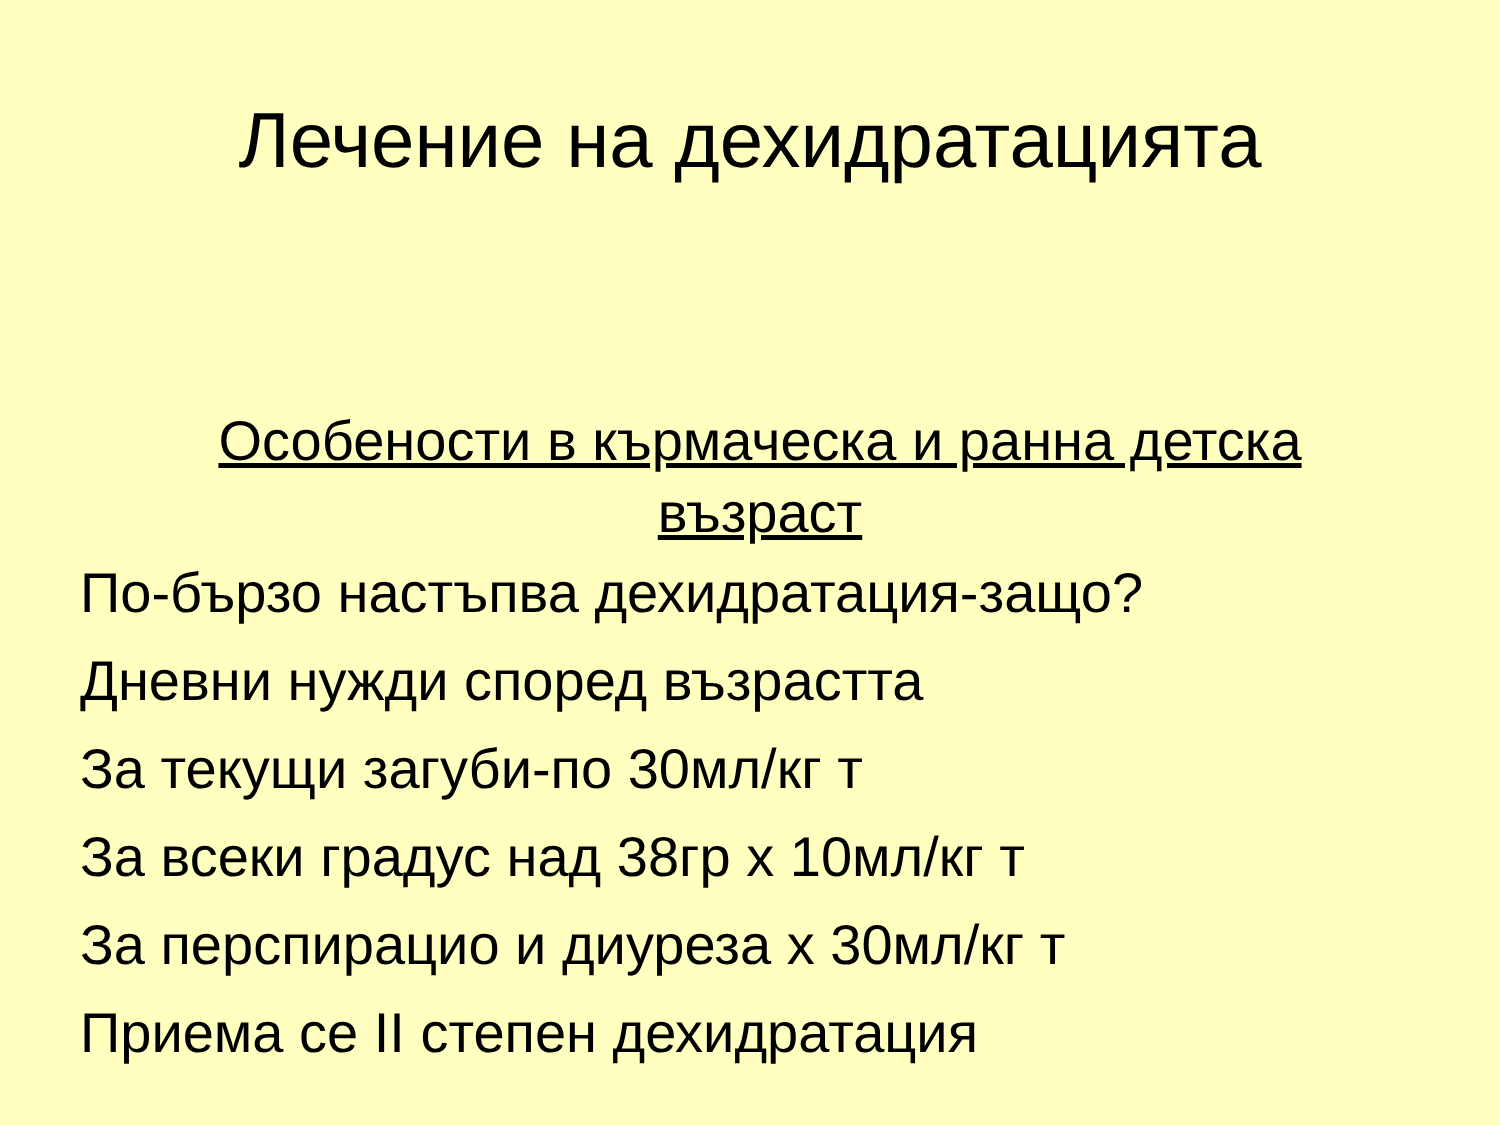Лечение на дехидратацията
Особености в кърмаческа и ранна детска възраст
По-бързо настъпва дехидратация-защо?
Дневни нужди според възрастта
За текущи загуби-по 30мл/кг т
За всеки градус над 38гр х 10мл/кг т
За перспирацио и диуреза х 30мл/кг т
Приема се II степен дехидратация